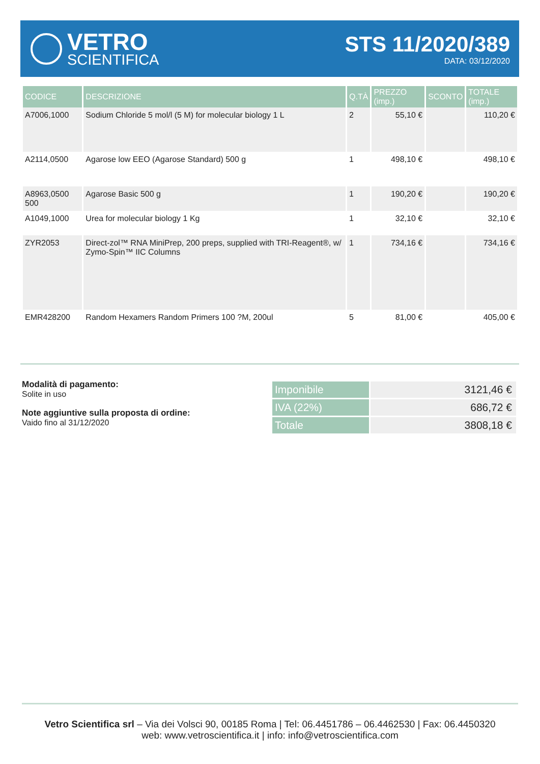VETRO
SCIENTIFICA
STS 11/2020/389
DATA: 03/12/2020
| CODICE | DESCRIZIONE | Q.TÀ | PREZZO (imp.) | SCONTO | TOTALE (imp.) |
| --- | --- | --- | --- | --- | --- |
| A7006,1000 | Sodium Chloride 5 mol/l (5 M) for molecular biology 1 L | 2 | 55,10 € | | 110,20 € |
| A2114,0500 | Agarose low EEO (Agarose Standard) 500 g | 1 | 498,10 € | | 498,10 € |
| A8963,0500 500 | Agarose Basic 500 g | 1 | 190,20 € | | 190,20 € |
| A1049,1000 | Urea for molecular biology 1 Kg | 1 | 32,10 € | | 32,10 € |
| ZYR2053 | Direct-zol™ RNA MiniPrep, 200 preps, supplied with TRI-Reagent®, w/ Zymo-Spin™ IIC Columns | 1 | 734,16 € | | 734,16 € |
| EMR428200 | Random Hexamers Random Primers 100 ?M, 200ul | 5 | 81,00 € | | 405,00 € |
Modalità di pagamento:
Solite in uso
Note aggiuntive sulla proposta di ordine:
Vaido fino al 31/12/2020
| Imponibile | 3121,46 € |
| IVA (22%) | 686,72 € |
| Totale | 3808,18 € |
Vetro Scientifica srl – Via dei Volsci 90, 00185 Roma | Tel: 06.4451786 – 06.4462530 | Fax: 06.4450320
web: www.vetroscientifica.it | info: info@vetroscientifica.com